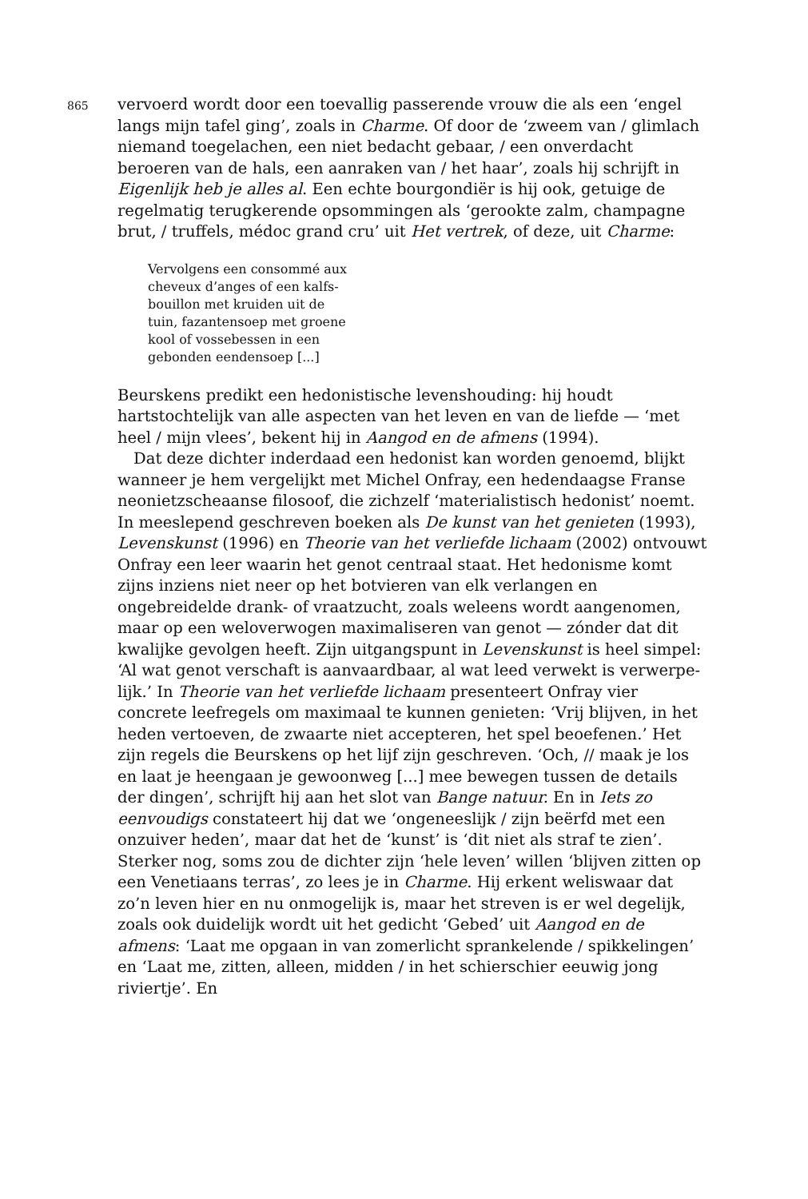865
vervoerd wordt door een toevallig passerende vrouw die als een ‘engel langs mijn tafel ging’, zoals in Charme. Of door de ‘zweem van / glimlach niemand toegelachen, een niet bedacht gebaar, / een onverdacht beroeren van de hals, een aanraken van / het haar’, zoals hij schrijft in Eigenlijk heb je alles al. Een echte bourgondiër is hij ook, getuige de regelmatig terugkerende opsommingen als ‘gerookte zalm, champagne brut, / truffels, médoc grand cru’ uit Het vertrek, of deze, uit Charme:
Vervolgens een consommé aux
cheveux d’anges of een kalfs-
bouillon met kruiden uit de
tuin, fazantensoep met groene
kool of vossebessen in een
gebonden eendensoep [...]
Beurskens predikt een hedonistische levenshouding: hij houdt hartstochte­lijk van alle aspecten van het leven en van de liefde — ‘met heel / mijn vlees’, bekent hij in Aangod en de afmens (1994).
Dat deze dichter inderdaad een hedonist kan worden genoemd, blijkt wanneer je hem vergelijkt met Michel Onfray, een hedendaagse Franse neonietzscheaanse filosoof, die zichzelf ‘materialistisch hedonist’ noemt. In meeslepend geschreven boeken als De kunst van het genieten (1993), Levenskunst (1996) en Theorie van het verliefde lichaam (2002) ontvouwt Onfray een leer waarin het genot centraal staat. Het hedonisme komt zijns inziens niet neer op het botvieren van elk verlangen en ongebreidelde drank- of vraatzucht, zoals weleens wordt aangenomen, maar op een weloverwogen maximaliseren van genot — zónder dat dit kwalijke gevolgen heeft. Zijn uitgangspunt in Levenskunst is heel simpel: ‘Al wat genot verschaft is aanvaardbaar, al wat leed verwekt is verwerpe­lijk.’ In Theorie van het verliefde lichaam presenteert Onfray vier concrete leefregels om maximaal te kunnen genieten: ‘Vrij blijven, in het heden vertoeven, de zwaarte niet accepteren, het spel beoefenen.’ Het zijn regels die Beurskens op het lijf zijn geschreven. ‘Och, // maak je los en laat je heengaan je gewoonweg [...] mee bewegen tussen de details der dingen’, schrijft hij aan het slot van Bange natuur. En in Iets zo eenvou­digs constateert hij dat we ‘ongeneeslijk / zijn beërfd met een onzuiver heden’, maar dat het de ‘kunst’ is ‘dit niet als straf te zien’. Sterker nog, soms zou de dichter zijn ‘hele leven’ willen ‘blijven zitten op een Venetiaans terras’, zo lees je in Charme. Hij erkent weliswaar dat zo’n leven hier en nu onmogelijk is, maar het streven is er wel degelijk, zoals ook duidelijk wordt uit het gedicht ‘Gebed’ uit Aangod en de afmens: ‘Laat me opgaan in van zomerlicht sprankelende / spikkelingen’ en ‘Laat me, zitten, alleen, midden / in het schierschier eeuwig jong riviertje’. En